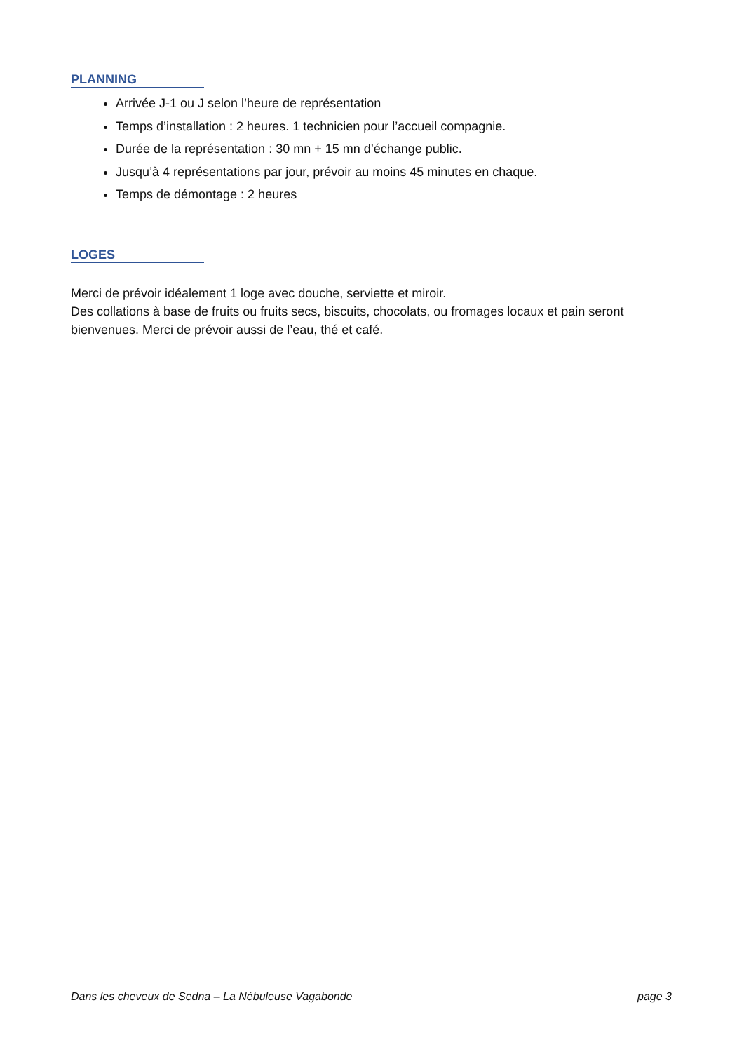PLANNING
Arrivée J-1 ou J selon l’heure de représentation
Temps d’installation : 2 heures. 1 technicien pour l’accueil compagnie.
Durée de la représentation : 30 mn + 15 mn d’échange public.
Jusqu’à 4 représentations par jour, prévoir au moins 45 minutes en chaque.
Temps de démontage : 2 heures
LOGES
Merci de prévoir idéalement 1 loge avec douche, serviette et miroir.
Des collations à base de fruits ou fruits secs, biscuits, chocolats, ou fromages locaux et pain seront bienvenues. Merci de prévoir aussi de l’eau, thé et café.
Dans les cheveux de Sedna – La Nébuleuse Vagabonde page 3